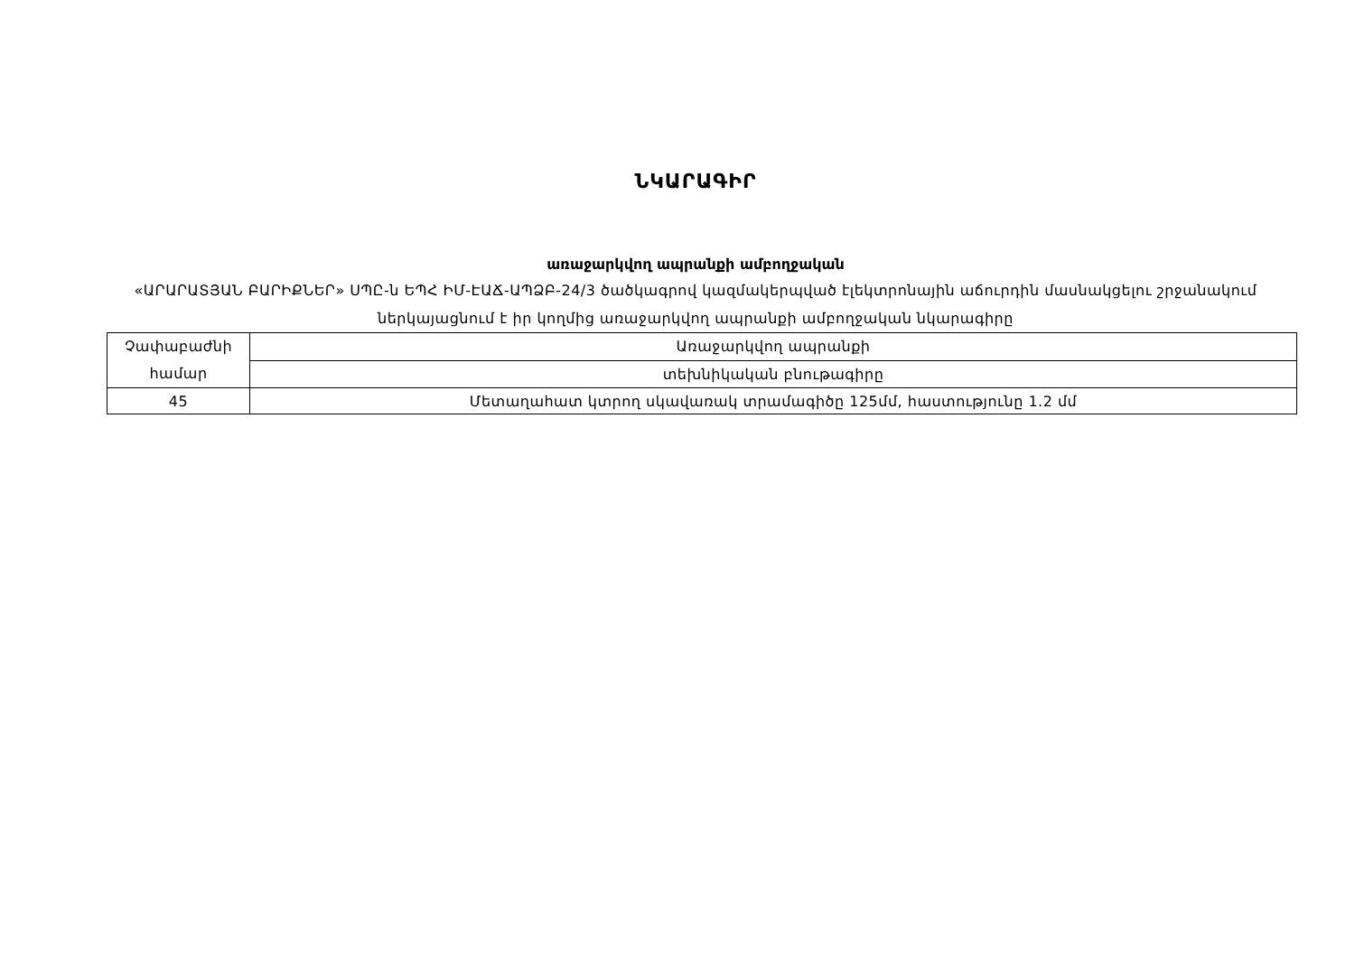ՆԿԱՐԱԳԻՐ
առաջարկվող ապրանքի ամբողջական
«ԱՐԱՐԱՏՅԱՆ ԲԱՐԻՔՆԵՐ» ՍՊԸ-ն ԵՊՀ ԻՄ-ԷԱՃ-ԱՊՁԲ-24/3 ծածկագրով կազմակերպված էլեկտրոնային աճուրդին մասնակցելու շրջանակում ներկայացնում է իր կողմից առաջարկվող ապրանքի ամբողջական նկարագիրը
| Չափաբաժնի համար | Առաջարկվող ապրանքի |
| | տեխնիկական բնութագիրը |
| 45 | Մետաղահատ կտրող սկավառակ տրամագիծը 125մմ, հաստությունը 1.2 մմ |